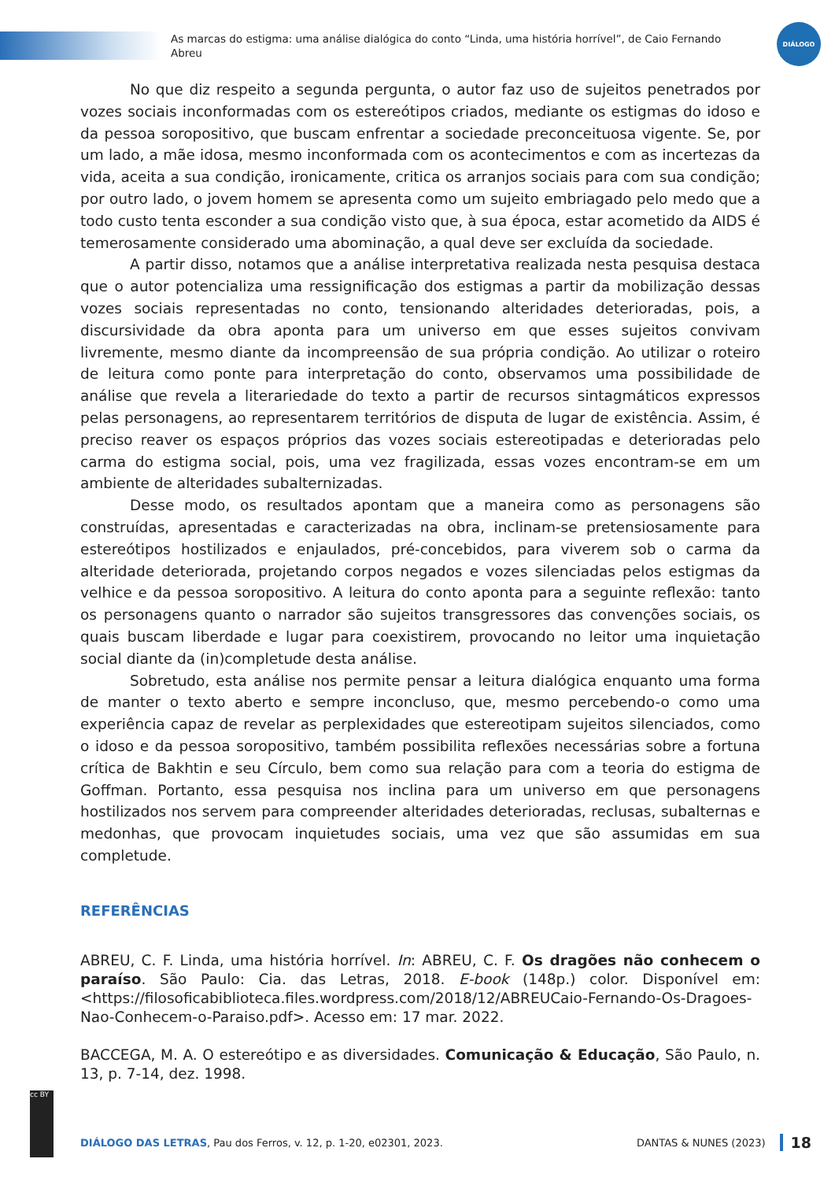As marcas do estigma: uma análise dialógica do conto “Linda, uma história horrível”, de Caio Fernando Abreu
DIÁLOGO
No que diz respeito a segunda pergunta, o autor faz uso de sujeitos penetrados por vozes sociais inconformadas com os estereótipos criados, mediante os estigmas do idoso e da pessoa soropositivo, que buscam enfrentar a sociedade preconceituosa vigente. Se, por um lado, a mãe idosa, mesmo inconformada com os acontecimentos e com as incertezas da vida, aceita a sua condição, ironicamente, critica os arranjos sociais para com sua condição; por outro lado, o jovem homem se apresenta como um sujeito embriagado pelo medo que a todo custo tenta esconder a sua condição visto que, à sua época, estar acometido da AIDS é temerosamente considerado uma abominação, a qual deve ser excluída da sociedade.
A partir disso, notamos que a análise interpretativa realizada nesta pesquisa destaca que o autor potencializa uma ressignificação dos estigmas a partir da mobilização dessas vozes sociais representadas no conto, tensionando alteridades deterioradas, pois, a discursividade da obra aponta para um universo em que esses sujeitos convivam livremente, mesmo diante da incompreensão de sua própria condição. Ao utilizar o roteiro de leitura como ponte para interpretação do conto, observamos uma possibilidade de análise que revela a literariedade do texto a partir de recursos sintagmáticos expressos pelas personagens, ao representarem territórios de disputa de lugar de existência. Assim, é preciso reaver os espaços próprios das vozes sociais estereotipadas e deterioradas pelo carma do estigma social, pois, uma vez fragilizada, essas vozes encontram-se em um ambiente de alteridades subalternizadas.
Desse modo, os resultados apontam que a maneira como as personagens são construídas, apresentadas e caracterizadas na obra, inclinam-se pretensiosamente para estereótipos hostilizados e enjaulados, pré-concebidos, para viverem sob o carma da alteridade deteriorada, projetando corpos negados e vozes silenciadas pelos estigmas da velhice e da pessoa soropositivo. A leitura do conto aponta para a seguinte reflexão: tanto os personagens quanto o narrador são sujeitos transgressores das convenções sociais, os quais buscam liberdade e lugar para coexistirem, provocando no leitor uma inquietação social diante da (in)completude desta análise.
Sobretudo, esta análise nos permite pensar a leitura dialógica enquanto uma forma de manter o texto aberto e sempre inconcluso, que, mesmo percebendo-o como uma experiência capaz de revelar as perplexidades que estereotipam sujeitos silenciados, como o idoso e da pessoa soropositivo, também possibilita reflexões necessárias sobre a fortuna crítica de Bakhtin e seu Círculo, bem como sua relação para com a teoria do estigma de Goffman. Portanto, essa pesquisa nos inclina para um universo em que personagens hostilizados nos servem para compreender alteridades deterioradas, reclusas, subalternas e medonhas, que provocam inquietudes sociais, uma vez que são assumidas em sua completude.
REFERÊNCIAS
ABREU, C. F. Linda, uma história horrível. In: ABREU, C. F. Os dragões não conhecem o paraíso. São Paulo: Cia. das Letras, 2018. E-book (148p.) color. Disponível em: <https://filosoficabiblioteca.files.wordpress.com/2018/12/ABREUCaio-Fernando-Os-Dragoes-Nao-Conhecem-o-Paraiso.pdf>. Acesso em: 17 mar. 2022.
BACCEGA, M. A. O estereótipo e as diversidades. Comunicação & Educação, São Paulo, n. 13, p. 7-14, dez. 1998.
cc BY
DIÁLOGO DAS LETRAS, Pau dos Ferros, v. 12, p. 1-20, e02301, 2023. DANTAS & NUNES (2023) 18